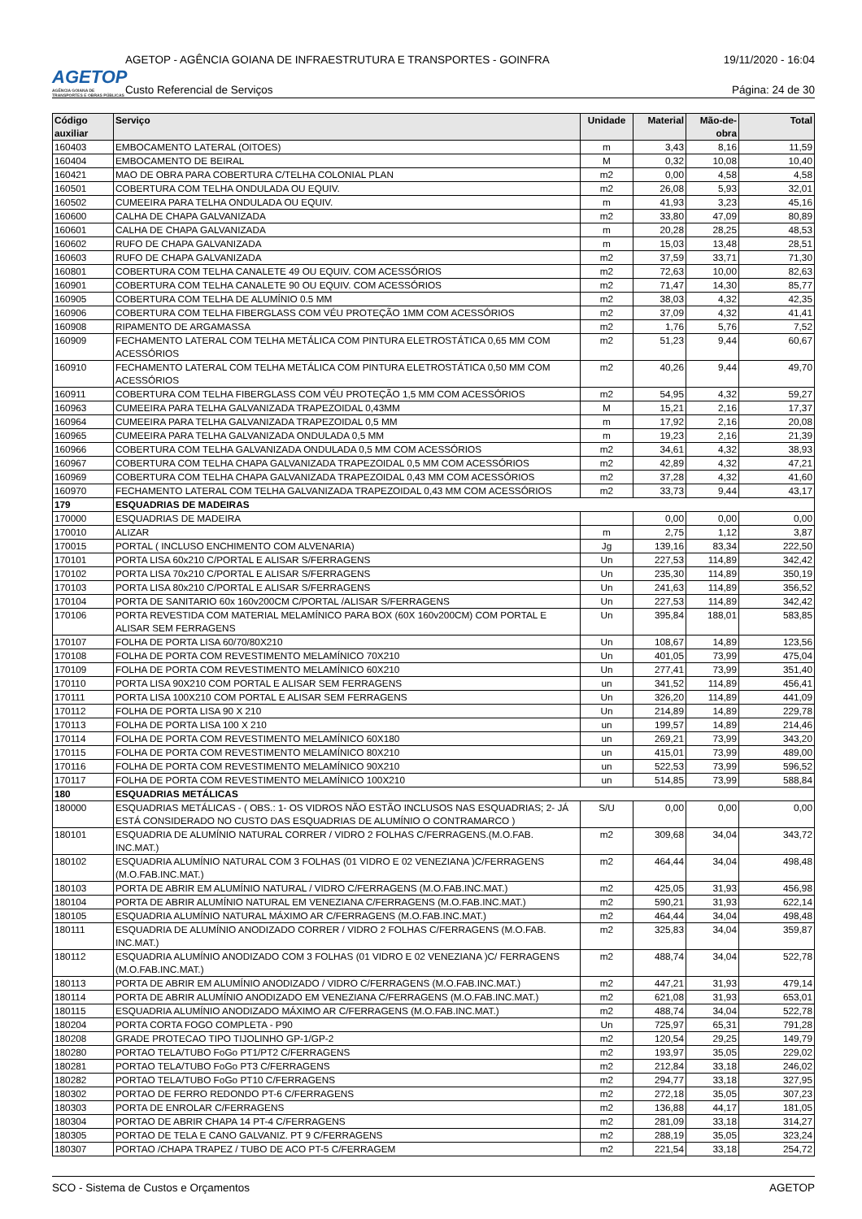AGETOP
AGÊNCIA GOIANA DE TRANSPORTES E OBRAS PÚBLICAS
AGETOP - AGÊNCIA GOIANA DE INFRAESTRUTURA E TRANSPORTES - GOINFRA 19/11/2020 - 16:04
Custo Referencial de Serviços Página: 24 de 30
| Código auxiliar | Serviço | Unidade | Material | Mão-de- obra | Total |
| --- | --- | --- | --- | --- | --- |
| 160403 | EMBOCAMENTO LATERAL (OITOES) | m | 3,43 | 8,16 | 11,59 |
| 160404 | EMBOCAMENTO DE BEIRAL | M | 0,32 | 10,08 | 10,40 |
| 160421 | MAO DE OBRA PARA COBERTURA C/TELHA COLONIAL PLAN | m2 | 0,00 | 4,58 | 4,58 |
| 160501 | COBERTURA COM TELHA ONDULADA OU EQUIV. | m2 | 26,08 | 5,93 | 32,01 |
| 160502 | CUMEEIRA PARA TELHA ONDULADA OU EQUIV. | m | 41,93 | 3,23 | 45,16 |
| 160600 | CALHA DE CHAPA GALVANIZADA | m2 | 33,80 | 47,09 | 80,89 |
| 160601 | CALHA DE CHAPA GALVANIZADA | m | 20,28 | 28,25 | 48,53 |
| 160602 | RUFO DE CHAPA GALVANIZADA | m | 15,03 | 13,48 | 28,51 |
| 160603 | RUFO DE CHAPA GALVANIZADA | m2 | 37,59 | 33,71 | 71,30 |
| 160801 | COBERTURA COM TELHA CANALETE 49 OU EQUIV. COM ACESSÓRIOS | m2 | 72,63 | 10,00 | 82,63 |
| 160901 | COBERTURA COM TELHA CANALETE 90 OU EQUIV. COM ACESSÓRIOS | m2 | 71,47 | 14,30 | 85,77 |
| 160905 | COBERTURA COM TELHA DE ALUMÍNIO 0.5 MM | m2 | 38,03 | 4,32 | 42,35 |
| 160906 | COBERTURA COM TELHA FIBERGLASS COM VÉU PROTEÇÃO 1MM COM ACESSÓRIOS | m2 | 37,09 | 4,32 | 41,41 |
| 160908 | RIPAMENTO DE ARGAMASSA | m2 | 1,76 | 5,76 | 7,52 |
| 160909 | FECHAMENTO LATERAL COM TELHA METÁLICA COM PINTURA ELETROSTÁTICA 0,65 MM COM ACESSÓRIOS | m2 | 51,23 | 9,44 | 60,67 |
| 160910 | FECHAMENTO LATERAL COM TELHA METÁLICA COM PINTURA ELETROSTÁTICA 0,50 MM COM ACESSÓRIOS | m2 | 40,26 | 9,44 | 49,70 |
| 160911 | COBERTURA COM TELHA FIBERGLASS COM VÉU PROTEÇÃO 1,5 MM COM ACESSÓRIOS | m2 | 54,95 | 4,32 | 59,27 |
| 160963 | CUMEEIRA PARA TELHA GALVANIZADA TRAPEZOIDAL 0,43MM | M | 15,21 | 2,16 | 17,37 |
| 160964 | CUMEEIRA PARA TELHA GALVANIZADA TRAPEZOIDAL 0,5 MM | m | 17,92 | 2,16 | 20,08 |
| 160965 | CUMEEIRA PARA TELHA GALVANIZADA ONDULADA 0,5 MM | m | 19,23 | 2,16 | 21,39 |
| 160966 | COBERTURA COM TELHA GALVANIZADA ONDULADA 0,5 MM COM ACESSÓRIOS | m2 | 34,61 | 4,32 | 38,93 |
| 160967 | COBERTURA COM TELHA CHAPA GALVANIZADA TRAPEZOIDAL 0,5 MM COM ACESSÓRIOS | m2 | 42,89 | 4,32 | 47,21 |
| 160969 | COBERTURA COM TELHA CHAPA GALVANIZADA TRAPEZOIDAL 0,43 MM COM ACESSÓRIOS | m2 | 37,28 | 4,32 | 41,60 |
| 160970 | FECHAMENTO LATERAL COM TELHA GALVANIZADA TRAPEZOIDAL 0,43 MM COM ACESSÓRIOS | m2 | 33,73 | 9,44 | 43,17 |
| 179 | ESQUADRIAS DE MADEIRAS | | | | |
| 170000 | ESQUADRIAS DE MADEIRA | | 0,00 | 0,00 | 0,00 |
| 170010 | ALIZAR | m | 2,75 | 1,12 | 3,87 |
| 170015 | PORTAL ( INCLUSO ENCHIMENTO COM ALVENARIA) | Jg | 139,16 | 83,34 | 222,50 |
| 170101 | PORTA LISA 60x210 C/PORTAL E ALISAR S/FERRAGENS | Un | 227,53 | 114,89 | 342,42 |
| 170102 | PORTA LISA 70x210 C/PORTAL E ALISAR S/FERRAGENS | Un | 235,30 | 114,89 | 350,19 |
| 170103 | PORTA LISA 80x210 C/PORTAL E ALISAR S/FERRAGENS | Un | 241,63 | 114,89 | 356,52 |
| 170104 | PORTA DE SANITARIO 60x 160v200CM C/PORTAL /ALISAR S/FERRAGENS | Un | 227,53 | 114,89 | 342,42 |
| 170106 | PORTA REVESTIDA COM MATERIAL MELAMÍNICO PARA BOX (60X 160v200CM) COM PORTAL E ALISAR SEM FERRAGENS | Un | 395,84 | 188,01 | 583,85 |
| 170107 | FOLHA DE PORTA LISA 60/70/80X210 | Un | 108,67 | 14,89 | 123,56 |
| 170108 | FOLHA DE PORTA COM REVESTIMENTO MELAMÍNICO 70X210 | Un | 401,05 | 73,99 | 475,04 |
| 170109 | FOLHA DE PORTA COM REVESTIMENTO MELAMÍNICO 60X210 | Un | 277,41 | 73,99 | 351,40 |
| 170110 | PORTA LISA 90X210 COM PORTAL E ALISAR SEM FERRAGENS | un | 341,52 | 114,89 | 456,41 |
| 170111 | PORTA LISA 100X210 COM PORTAL E ALISAR SEM FERRAGENS | Un | 326,20 | 114,89 | 441,09 |
| 170112 | FOLHA DE PORTA LISA 90 X 210 | Un | 214,89 | 14,89 | 229,78 |
| 170113 | FOLHA DE PORTA LISA 100 X 210 | un | 199,57 | 14,89 | 214,46 |
| 170114 | FOLHA DE PORTA COM REVESTIMENTO MELAMÍNICO 60X180 | un | 269,21 | 73,99 | 343,20 |
| 170115 | FOLHA DE PORTA COM REVESTIMENTO MELAMÍNICO 80X210 | un | 415,01 | 73,99 | 489,00 |
| 170116 | FOLHA DE PORTA COM REVESTIMENTO MELAMÍNICO 90X210 | un | 522,53 | 73,99 | 596,52 |
| 170117 | FOLHA DE PORTA COM REVESTIMENTO MELAMÍNICO 100X210 | un | 514,85 | 73,99 | 588,84 |
| 180 | ESQUADRIAS METÁLICAS | | | | |
| 180000 | ESQUADRIAS METÁLICAS - ( OBS.: 1- OS VIDROS NÃO ESTÃO INCLUSOS NAS ESQUADRIAS; 2- JÁ ESTÁ CONSIDERADO NO CUSTO DAS ESQUADRIAS DE ALUMÍNIO O CONTRAMARCO ) | S/U | 0,00 | 0,00 | 0,00 |
| 180101 | ESQUADRIA DE ALUMÍNIO NATURAL CORRER / VIDRO 2 FOLHAS C/FERRAGENS.(M.O.FAB. INC.MAT.) | m2 | 309,68 | 34,04 | 343,72 |
| 180102 | ESQUADRIA ALUMÍNIO NATURAL COM 3 FOLHAS (01 VIDRO E 02 VENEZIANA )C/FERRAGENS (M.O.FAB.INC.MAT.) | m2 | 464,44 | 34,04 | 498,48 |
| 180103 | PORTA DE ABRIR EM ALUMÍNIO NATURAL / VIDRO C/FERRAGENS (M.O.FAB.INC.MAT.) | m2 | 425,05 | 31,93 | 456,98 |
| 180104 | PORTA DE ABRIR ALUMÍNIO NATURAL EM VENEZIANA C/FERRAGENS (M.O.FAB.INC.MAT.) | m2 | 590,21 | 31,93 | 622,14 |
| 180105 | ESQUADRIA ALUMÍNIO NATURAL MÁXIMO AR C/FERRAGENS (M.O.FAB.INC.MAT.) | m2 | 464,44 | 34,04 | 498,48 |
| 180111 | ESQUADRIA DE ALUMÍNIO ANODIZADO CORRER / VIDRO 2 FOLHAS C/FERRAGENS (M.O.FAB. INC.MAT.) | m2 | 325,83 | 34,04 | 359,87 |
| 180112 | ESQUADRIA ALUMÍNIO ANODIZADO COM 3 FOLHAS (01 VIDRO E 02 VENEZIANA )C/ FERRAGENS (M.O.FAB.INC.MAT.) | m2 | 488,74 | 34,04 | 522,78 |
| 180113 | PORTA DE ABRIR EM ALUMÍNIO ANODIZADO / VIDRO C/FERRAGENS (M.O.FAB.INC.MAT.) | m2 | 447,21 | 31,93 | 479,14 |
| 180114 | PORTA DE ABRIR ALUMÍNIO ANODIZADO EM VENEZIANA C/FERRAGENS (M.O.FAB.INC.MAT.) | m2 | 621,08 | 31,93 | 653,01 |
| 180115 | ESQUADRIA ALUMÍNIO ANODIZADO MÁXIMO AR C/FERRAGENS (M.O.FAB.INC.MAT.) | m2 | 488,74 | 34,04 | 522,78 |
| 180204 | PORTA CORTA FOGO COMPLETA - P90 | Un | 725,97 | 65,31 | 791,28 |
| 180208 | GRADE PROTECAO TIPO TIJOLINHO GP-1/GP-2 | m2 | 120,54 | 29,25 | 149,79 |
| 180280 | PORTAO TELA/TUBO FoGo PT1/PT2 C/FERRAGENS | m2 | 193,97 | 35,05 | 229,02 |
| 180281 | PORTAO TELA/TUBO FoGo PT3 C/FERRAGENS | m2 | 212,84 | 33,18 | 246,02 |
| 180282 | PORTAO TELA/TUBO FoGo PT10 C/FERRAGENS | m2 | 294,77 | 33,18 | 327,95 |
| 180302 | PORTAO DE FERRO REDONDO PT-6 C/FERRAGENS | m2 | 272,18 | 35,05 | 307,23 |
| 180303 | PORTA DE ENROLAR C/FERRAGENS | m2 | 136,88 | 44,17 | 181,05 |
| 180304 | PORTAO DE ABRIR CHAPA 14 PT-4 C/FERRAGENS | m2 | 281,09 | 33,18 | 314,27 |
| 180305 | PORTAO DE TELA E CANO GALVANIZ. PT 9 C/FERRAGENS | m2 | 288,19 | 35,05 | 323,24 |
| 180307 | PORTAO /CHAPA TRAPEZ / TUBO DE ACO PT-5 C/FERRAGEM | m2 | 221,54 | 33,18 | 254,72 |
SCO - Sistema de Custos e Orçamentos AGETOP